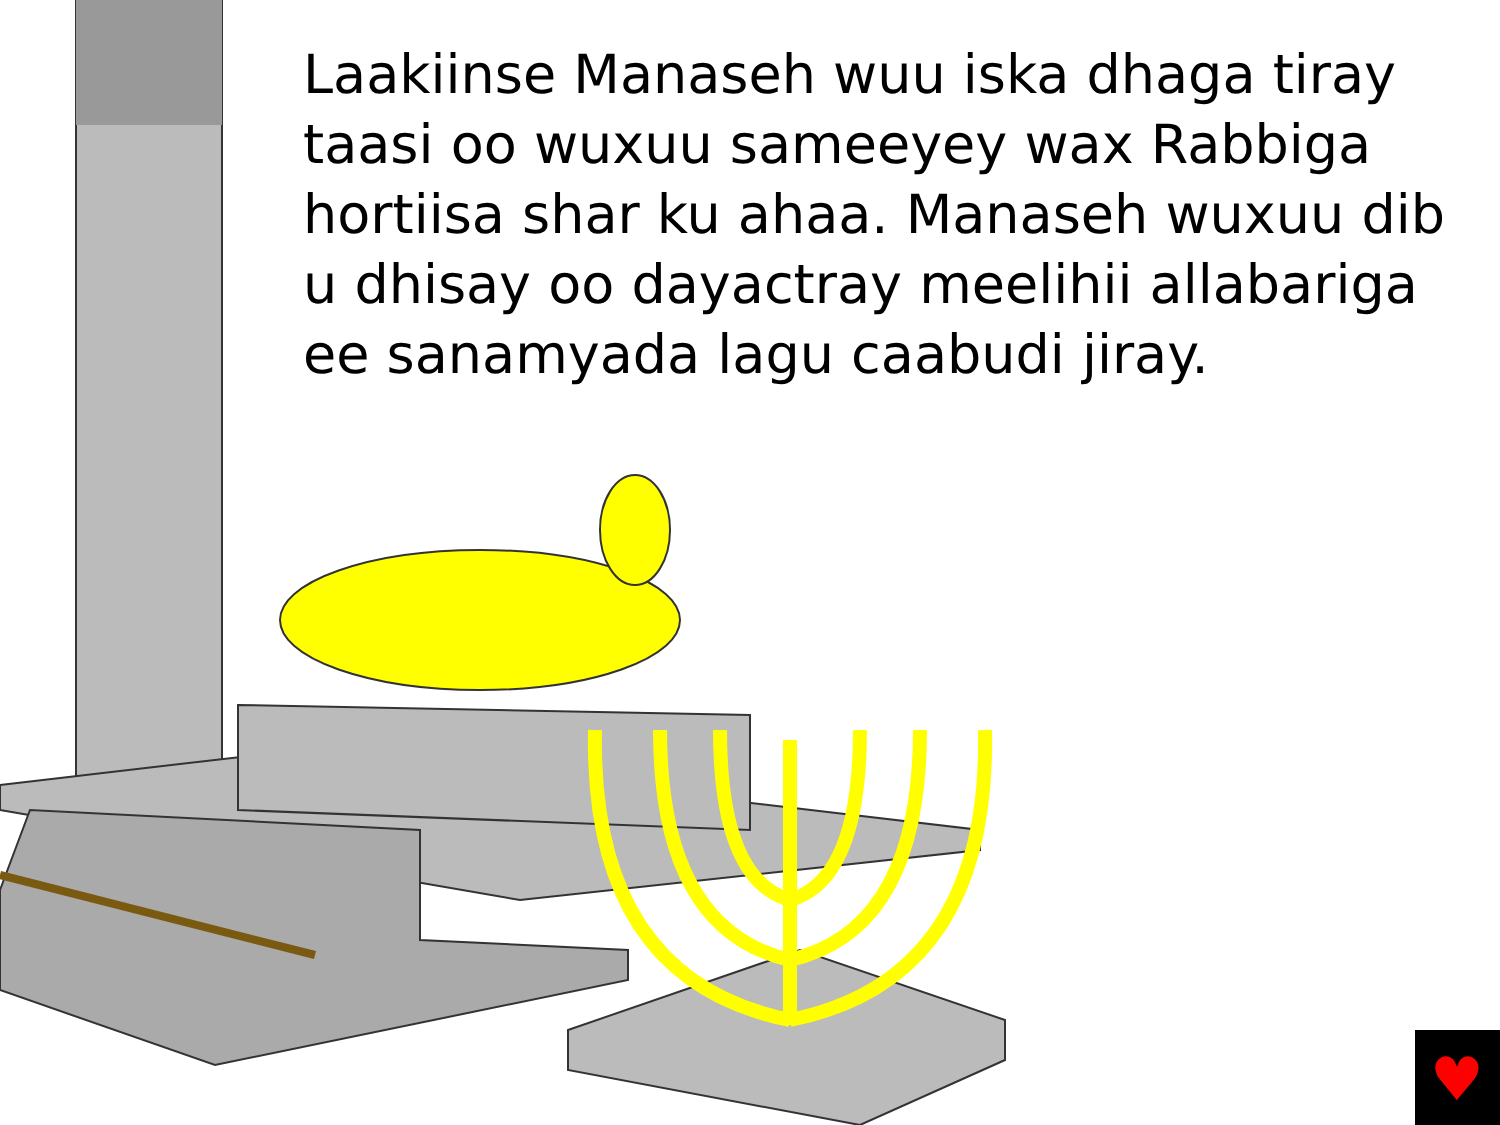♥
Laakiinse Manaseh wuu iska dhaga tiray taasi oo wuxuu sameeyey wax Rabbiga hortiisa shar ku ahaa. Manaseh wuxuu dib u dhisay oo dayactray meelihii allabariga ee sanamyada lagu caabudi jiray.